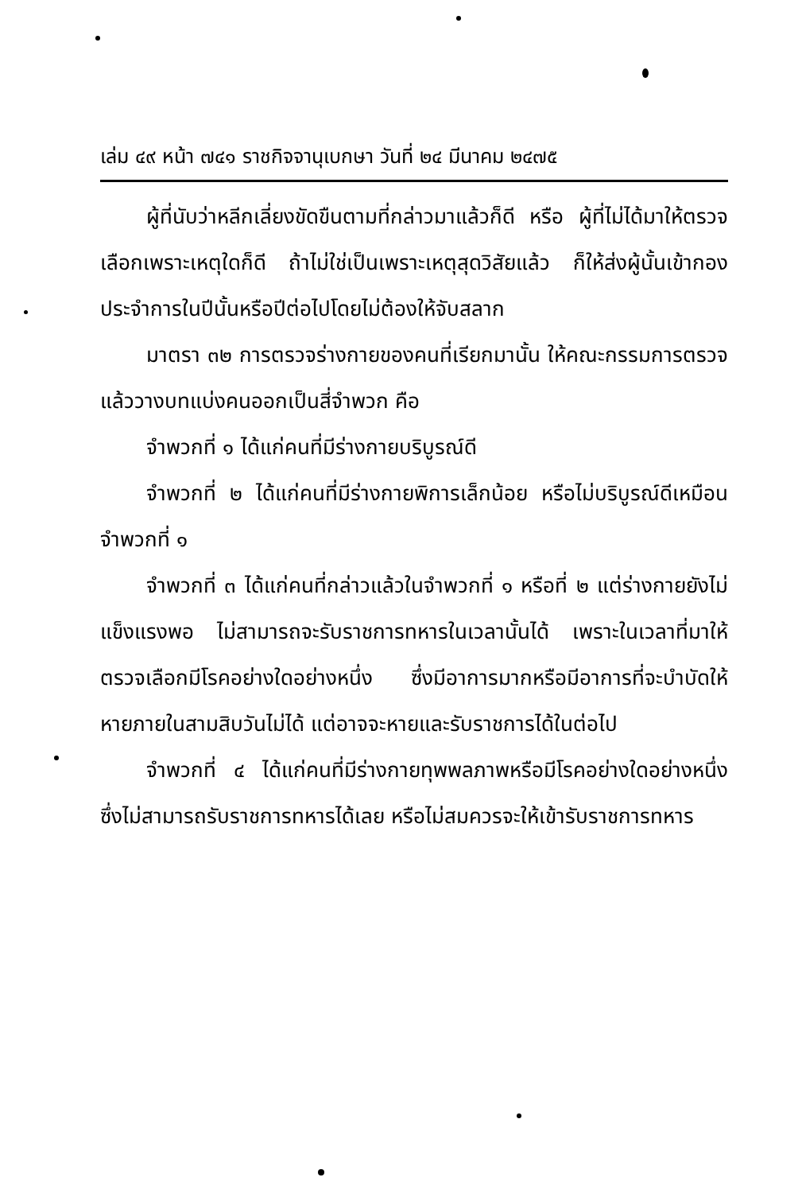เล่ม ๔๙ หน้า ๗๔๑ ราชกิจจานุเบกษา วันที่ ๒๔ มีนาคม ๒๔๗๕
ผู้ที่นับว่าหลีกเลี่ยงขัดขืนตามที่กล่าวมาแล้วก็ดี หรือ ผู้ที่ไม่ได้มาให้ตรวจเลือกเพราะเหตุใดก็ดี ถ้าไม่ใช่เป็นเพราะเหตุสุดวิสัยแล้ว ก็ให้ส่งผู้นั้นเข้ากองประจำการในปีนั้นหรือปีต่อไปโดยไม่ต้องให้จับสลาก
มาตรา ๓๒ การตรวจร่างกายของคนที่เรียกมานั้น ให้คณะกรรมการตรวจแล้ววางบทแบ่งคนออกเป็นสี่จำพวก คือ
จำพวกที่ ๑ ได้แก่คนที่มีร่างกายบริบูรณ์ดี
จำพวกที่ ๒ ได้แก่คนที่มีร่างกายพิการเล็กน้อย หรือไม่บริบูรณ์ดีเหมือนจำพวกที่ ๑
จำพวกที่ ๓ ได้แก่คนที่กล่าวแล้วในจำพวกที่ ๑ หรือที่ ๒ แต่ร่างกายยังไม่แข็งแรงพอ ไม่สามารถจะรับราชการทหารในเวลานั้นได้ เพราะในเวลาที่มาให้ตรวจเลือกมีโรคอย่างใดอย่างหนึ่ง ซึ่งมีอาการมากหรือมีอาการที่จะบำบัดให้หายภายในสามสิบวันไม่ได้ แต่อาจจะหายและรับราชการได้ในต่อไป
จำพวกที่ ๔ ได้แก่คนที่มีร่างกายทุพพลภาพหรือมีโรคอย่างใดอย่างหนึ่ง ซึ่งไม่สามารถรับราชการทหารได้เลย หรือไม่สมควรจะให้เข้ารับราชการทหาร